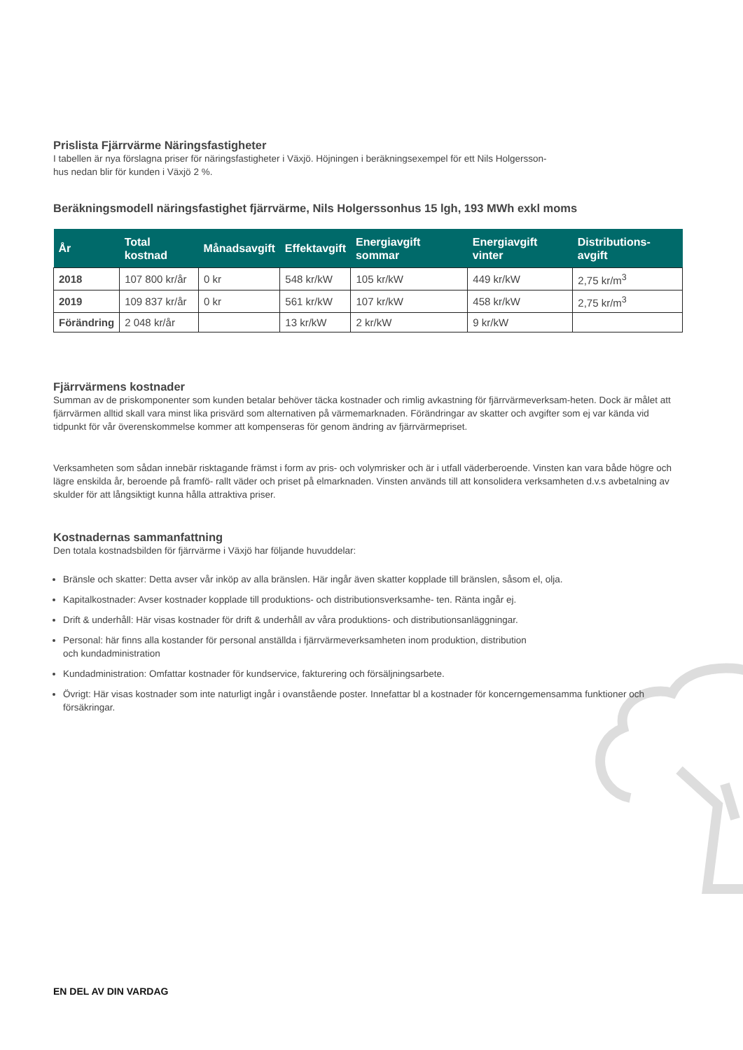Prislista Fjärrvärme Näringsfastigheter
I tabellen är nya förslagna priser för näringsfastigheter i Växjö. Höjningen i beräkningsexempel för ett Nils Holgersson-
hus nedan blir för kunden i Växjö 2 %.
Beräkningsmodell näringsfastighet fjärrvärme, Nils Holgerssonhus 15 lgh, 193 MWh exkl moms
| År | Total kostnad | Månadsavgift | Effektavgift | Energiavgift sommar | Energiavgift vinter | Distributions-avgift |
| --- | --- | --- | --- | --- | --- | --- |
| 2018 | 107 800 kr/år | 0 kr | 548 kr/kW | 105 kr/kW | 449 kr/kW | 2,75 kr/m<sup>3</sup> |
| 2019 | 109 837 kr/år | 0 kr | 561 kr/kW | 107 kr/kW | 458 kr/kW | 2,75 kr/m<sup>3</sup> |
| Förändring | 2 048 kr/år | | 13 kr/kW | 2 kr/kW | 9 kr/kW | |
Fjärrvärmens kostnader
Summan av de priskomponenter som kunden betalar behöver täcka kostnader och rimlig avkastning för fjärrvärmeverksam-heten. Dock är målet att fjärrvärmen alltid skall vara minst lika prisvärd som alternativen på värmemarknaden. Förändringar av skatter och avgifter som ej var kända vid tidpunkt för vår överenskommelse kommer att kompenseras för genom ändring av fjärrvärmepriset.
Verksamheten som sådan innebär risktagande främst i form av pris- och volymrisker och är i utfall väderberoende. Vinsten kan vara både högre och lägre enskilda år, beroende på framfö- rallt väder och priset på elmarknaden. Vinsten används till att konsolidera verksamheten d.v.s avbetalning av skulder för att långsiktigt kunna hålla attraktiva priser.
Kostnadernas sammanfattning
Den totala kostnadsbilden för fjärrvärme i Växjö har följande huvuddelar:
Bränsle och skatter: Detta avser vår inköp av alla bränslen. Här ingår även skatter kopplade till bränslen, såsom el, olja.
Kapitalkostnader: Avser kostnader kopplade till produktions- och distributionsverksamhe- ten. Ränta ingår ej.
Drift & underhåll: Här visas kostnader för drift & underhåll av våra produktions- och distributionsanläggningar.
Personal: här finns alla kostander för personal anställda i fjärrvärmeverksamheten inom produktion, distribution
och kundadministration
Kundadministration: Omfattar kostnader för kundservice, fakturering och försäljningsarbete.
Övrigt: Här visas kostnader som inte naturligt ingår i ovanstående poster. Innefattar bl a kostnader för koncerngemensamma funktioner och försäkringar.
EN DEL AV DIN VARDAG